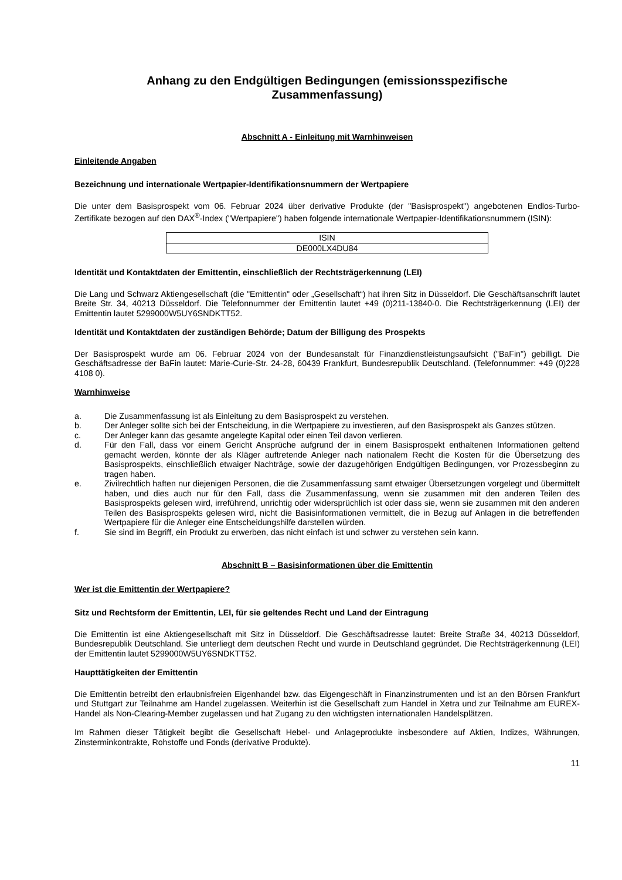Anhang zu den Endgültigen Bedingungen (emissionsspezifische
Zusammenfassung)
Abschnitt A - Einleitung mit Warnhinweisen
Einleitende Angaben
Bezeichnung und internationale Wertpapier-Identifikationsnummern der Wertpapiere
Die unter dem Basisprospekt vom 06. Februar 2024 über derivative Produkte (der "Basisprospekt") angebotenen Endlos-Turbo-Zertifikate bezogen auf den DAX<sup>®</sup>-Index ("Wertpapiere") haben folgende internationale Wertpapier-Identifikationsnummern (ISIN):
| ISIN |
| DE000LX4DU84 |
Identität und Kontaktdaten der Emittentin, einschließlich der Rechtsträgerkennung (LEI)
Die Lang und Schwarz Aktiengesellschaft (die "Emittentin" oder „Gesellschaft“) hat ihren Sitz in Düsseldorf. Die Geschäftsanschrift lautet Breite Str. 34, 40213 Düsseldorf. Die Telefonnummer der Emittentin lautet +49 (0)211-13840-0. Die Rechtsträgerkennung (LEI) der Emittentin lautet 5299000W5UY6SNDKTT52.
Identität und Kontaktdaten der zuständigen Behörde; Datum der Billigung des Prospekts
Der Basisprospekt wurde am 06. Februar 2024 von der Bundesanstalt für Finanzdienstleistungsaufsicht ("BaFin") gebilligt. Die Geschäftsadresse der BaFin lautet: Marie-Curie-Str. 24-28, 60439 Frankfurt, Bundesrepublik Deutschland. (Telefonnummer: +49 (0)228 4108 0).
Warnhinweise
a. Die Zusammenfassung ist als Einleitung zu dem Basisprospekt zu verstehen.
b. Der Anleger sollte sich bei der Entscheidung, in die Wertpapiere zu investieren, auf den Basisprospekt als Ganzes stützen.
c. Der Anleger kann das gesamte angelegte Kapital oder einen Teil davon verlieren.
d. Für den Fall, dass vor einem Gericht Ansprüche aufgrund der in einem Basisprospekt enthaltenen Informationen geltend gemacht werden, könnte der als Kläger auftretende Anleger nach nationalem Recht die Kosten für die Übersetzung des Basisprospekts, einschließlich etwaiger Nachträge, sowie der dazugehörigen Endgültigen Bedingungen, vor Prozessbeginn zu tragen haben.
e. Zivilrechtlich haften nur diejenigen Personen, die die Zusammenfassung samt etwaiger Übersetzungen vorgelegt und übermittelt haben, und dies auch nur für den Fall, dass die Zusammenfassung, wenn sie zusammen mit den anderen Teilen des Basisprospekts gelesen wird, irreführend, unrichtig oder widersprüchlich ist oder dass sie, wenn sie zusammen mit den anderen Teilen des Basisprospekts gelesen wird, nicht die Basisinformationen vermittelt, die in Bezug auf Anlagen in die betreffenden Wertpapiere für die Anleger eine Entscheidungshilfe darstellen würden.
f. Sie sind im Begriff, ein Produkt zu erwerben, das nicht einfach ist und schwer zu verstehen sein kann.
Abschnitt B – Basisinformationen über die Emittentin
Wer ist die Emittentin der Wertpapiere?
Sitz und Rechtsform der Emittentin, LEI, für sie geltendes Recht und Land der Eintragung
Die Emittentin ist eine Aktiengesellschaft mit Sitz in Düsseldorf. Die Geschäftsadresse lautet: Breite Straße 34, 40213 Düsseldorf, Bundesrepublik Deutschland. Sie unterliegt dem deutschen Recht und wurde in Deutschland gegründet. Die Rechtsträgerkennung (LEI) der Emittentin lautet 5299000W5UY6SNDKTT52.
Haupttätigkeiten der Emittentin
Die Emittentin betreibt den erlaubnisfreien Eigenhandel bzw. das Eigengeschäft in Finanzinstrumenten und ist an den Börsen Frankfurt und Stuttgart zur Teilnahme am Handel zugelassen. Weiterhin ist die Gesellschaft zum Handel in Xetra und zur Teilnahme am EUREX-Handel als Non-Clearing-Member zugelassen und hat Zugang zu den wichtigsten internationalen Handelsplätzen.
Im Rahmen dieser Tätigkeit begibt die Gesellschaft Hebel- und Anlageprodukte insbesondere auf Aktien, Indizes, Währungen, Zinsterminkontrakte, Rohstoffe und Fonds (derivative Produkte).
11